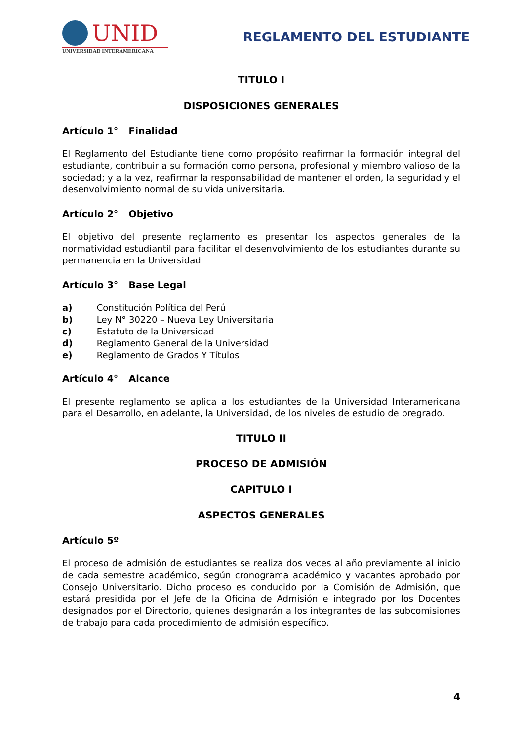UNID
UNIVERSIDAD INTERAMERICANA
REGLAMENTO DEL ESTUDIANTE
TITULO I
DISPOSICIONES GENERALES
Artículo 1° Finalidad
El Reglamento del Estudiante tiene como propósito reafirmar la formación integral del estudiante, contribuir a su formación como persona, profesional y miembro valioso de la sociedad; y a la vez, reafirmar la responsabilidad de mantener el orden, la seguridad y el desenvolvimiento normal de su vida universitaria.
Artículo 2° Objetivo
El objetivo del presente reglamento es presentar los aspectos generales de la normatividad estudiantil para facilitar el desenvolvimiento de los estudiantes durante su permanencia en la Universidad
Artículo 3° Base Legal
a) Constitución Política del Perú
b) Ley N° 30220 – Nueva Ley Universitaria
c) Estatuto de la Universidad
d) Reglamento General de la Universidad
e) Reglamento de Grados Y Títulos
Artículo 4° Alcance
El presente reglamento se aplica a los estudiantes de la Universidad Interamericana para el Desarrollo, en adelante, la Universidad, de los niveles de estudio de pregrado.
TITULO II
PROCESO DE ADMISIÓN
CAPITULO I
ASPECTOS GENERALES
Artículo 5º
El proceso de admisión de estudiantes se realiza dos veces al año previamente al inicio de cada semestre académico, según cronograma académico y vacantes aprobado por Consejo Universitario. Dicho proceso es conducido por la Comisión de Admisión, que estará presidida por el Jefe de la Oficina de Admisión e integrado por los Docentes designados por el Directorio, quienes designarán a los integrantes de las subcomisiones de trabajo para cada procedimiento de admisión específico.
4